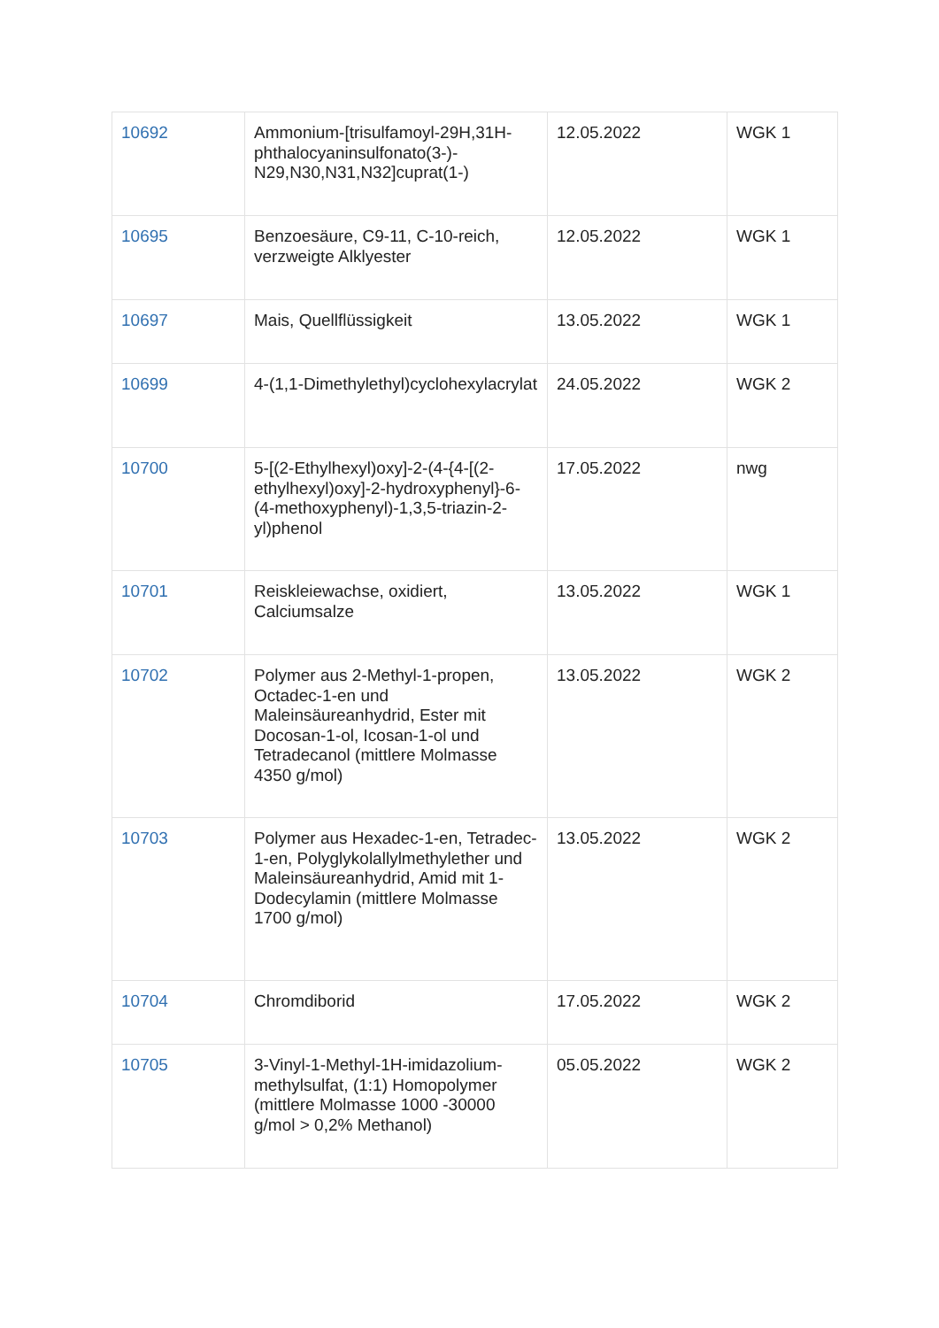| 10692 | Ammonium-[trisulfamoyl-29H,31H-phthalocyaninsulfonato(3-)-N29,N30,N31,N32]cuprat(1-) | 12.05.2022 | WGK 1 |
| 10695 | Benzoesäure, C9-11, C-10-reich, verzweigte Alklyester | 12.05.2022 | WGK 1 |
| 10697 | Mais, Quellflüssigkeit | 13.05.2022 | WGK 1 |
| 10699 | 4-(1,1-Dimethylethyl)cyclohexylacrylat | 24.05.2022 | WGK 2 |
| 10700 | 5-[(2-Ethylhexyl)oxy]-2-(4-{4-[(2-ethylhexyl)oxy]-2-hydroxyphenyl}-6-(4-methoxyphenyl)-1,3,5-triazin-2-yl)phenol | 17.05.2022 | nwg |
| 10701 | Reiskleiewachse, oxidiert, Calciumsalze | 13.05.2022 | WGK 1 |
| 10702 | Polymer aus 2-Methyl-1-propen, Octadec-1-en und Maleinsäureanhydrid, Ester mit Docosan-1-ol, Icosan-1-ol und Tetradecanol (mittlere Molmasse 4350 g/mol) | 13.05.2022 | WGK 2 |
| 10703 | Polymer aus Hexadec-1-en, Tetradec-1-en, Polyglykolallylmethylether und Maleinsäureanhydrid, Amid mit 1-Dodecylamin (mittlere Molmasse 1700 g/mol) | 13.05.2022 | WGK 2 |
| 10704 | Chromdiborid | 17.05.2022 | WGK 2 |
| 10705 | 3-Vinyl-1-Methyl-1H-imidazolium-methylsulfat, (1:1) Homopolymer (mittlere Molmasse 1000 -30000 g/mol > 0,2% Methanol) | 05.05.2022 | WGK 2 |